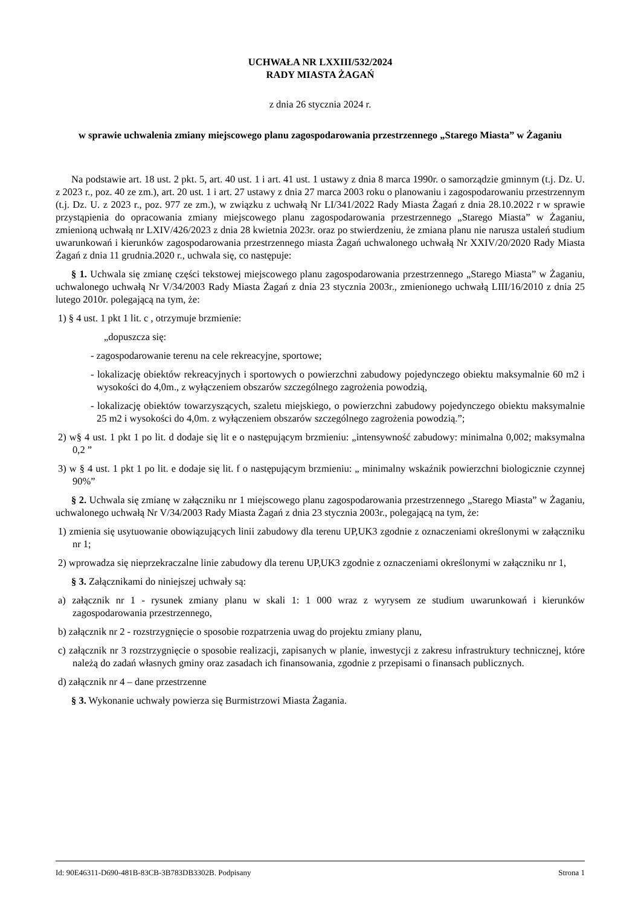UCHWAŁA NR LXXIII/532/2024
RADY MIASTA ŻAGAŃ
z dnia 26 stycznia 2024 r.
w sprawie uchwalenia zmiany miejscowego planu zagospodarowania przestrzennego „Starego Miasta” w Żaganiu
Na podstawie art. 18 ust. 2 pkt. 5, art. 40 ust. 1 i art. 41 ust. 1 ustawy z dnia 8 marca 1990r. o samorządzie gminnym (t.j. Dz. U. z 2023 r., poz. 40 ze zm.), art. 20 ust. 1 i art. 27 ustawy z dnia 27 marca 2003 roku o planowaniu i zagospodarowaniu przestrzennym (t.j. Dz. U. z 2023 r., poz. 977 ze zm.), w związku z uchwałą Nr LI/341/2022 Rady Miasta Żagań z dnia 28.10.2022 r w sprawie przystąpienia do opracowania zmiany miejscowego planu zagospodarowania przestrzennego „Starego Miasta” w Żaganiu, zmienioną uchwałą nr LXIV/426/2023 z dnia 28 kwietnia 2023r. oraz po stwierdzeniu, że zmiana planu nie narusza ustaleń studium uwarunkowań i kierunków zagospodarowania przestrzennego miasta Żagań uchwalonego uchwałą Nr XXIV/20/2020 Rady Miasta Żagań z dnia 11 grudnia.2020 r., uchwala się, co następuje:
§ 1. Uchwala się zmianę części tekstowej miejscowego planu zagospodarowania przestrzennego „Starego Miasta” w Żaganiu, uchwalonego uchwałą Nr V/34/2003 Rady Miasta Żagań z dnia 23 stycznia 2003r., zmienionego uchwałą LIII/16/2010 z dnia 25 lutego 2010r. polegającą na tym, że:
1) § 4 ust. 1 pkt 1 lit. c , otrzymuje brzmienie:
„dopuszcza się:
- zagospodarowanie terenu na cele rekreacyjne, sportowe;
- lokalizację obiektów rekreacyjnych i sportowych o powierzchni zabudowy pojedynczego obiektu maksymalnie 60 m2 i wysokości do 4,0m., z wyłączeniem obszarów szczególnego zagrożenia powodzią,
- lokalizację obiektów towarzyszących, szaletu miejskiego, o powierzchni zabudowy pojedynczego obiektu maksymalnie 25 m2 i wysokości do 4,0m. z wyłączeniem obszarów szczególnego zagrożenia powodzią.”;
2) w§ 4 ust. 1 pkt 1 po lit. d dodaje się lit e o następującym brzmieniu: „intensywność zabudowy: minimalna 0,002; maksymalna 0,2 ”
3) w § 4 ust. 1 pkt 1 po lit. e dodaje się lit. f o następującym brzmieniu: „ minimalny wskaźnik powierzchni biologicznie czynnej 90%”
§ 2. Uchwala się zmianę w załączniku nr 1 miejscowego planu zagospodarowania przestrzennego „Starego Miasta” w Żaganiu, uchwalonego uchwałą Nr V/34/2003 Rady Miasta Żagań z dnia 23 stycznia 2003r., polegającą na tym, że:
1) zmienia się usytuowanie obowiązujących linii zabudowy dla terenu UP,UK3 zgodnie z oznaczeniami określonymi w załączniku nr 1;
2) wprowadza się nieprzekraczalne linie zabudowy dla terenu UP,UK3 zgodnie z oznaczeniami określonymi w załączniku nr 1,
§ 3. Załącznikami do niniejszej uchwały są:
a) załącznik nr 1 - rysunek zmiany planu w skali 1: 1 000 wraz z wyrysem ze studium uwarunkowań i kierunków zagospodarowania przestrzennego,
b) załącznik nr 2 - rozstrzygnięcie o sposobie rozpatrzenia uwag do projektu zmiany planu,
c) załącznik nr 3 rozstrzygnięcie o sposobie realizacji, zapisanych w planie, inwestycji z zakresu infrastruktury technicznej, które należą do zadań własnych gminy oraz zasadach ich finansowania, zgodnie z przepisami o finansach publicznych.
d) załącznik nr 4 – dane przestrzenne
§ 3. Wykonanie uchwały powierza się Burmistrzowi Miasta Żagania.
Id: 90E46311-D690-481B-83CB-3B783DB3302B. Podpisany Strona 1